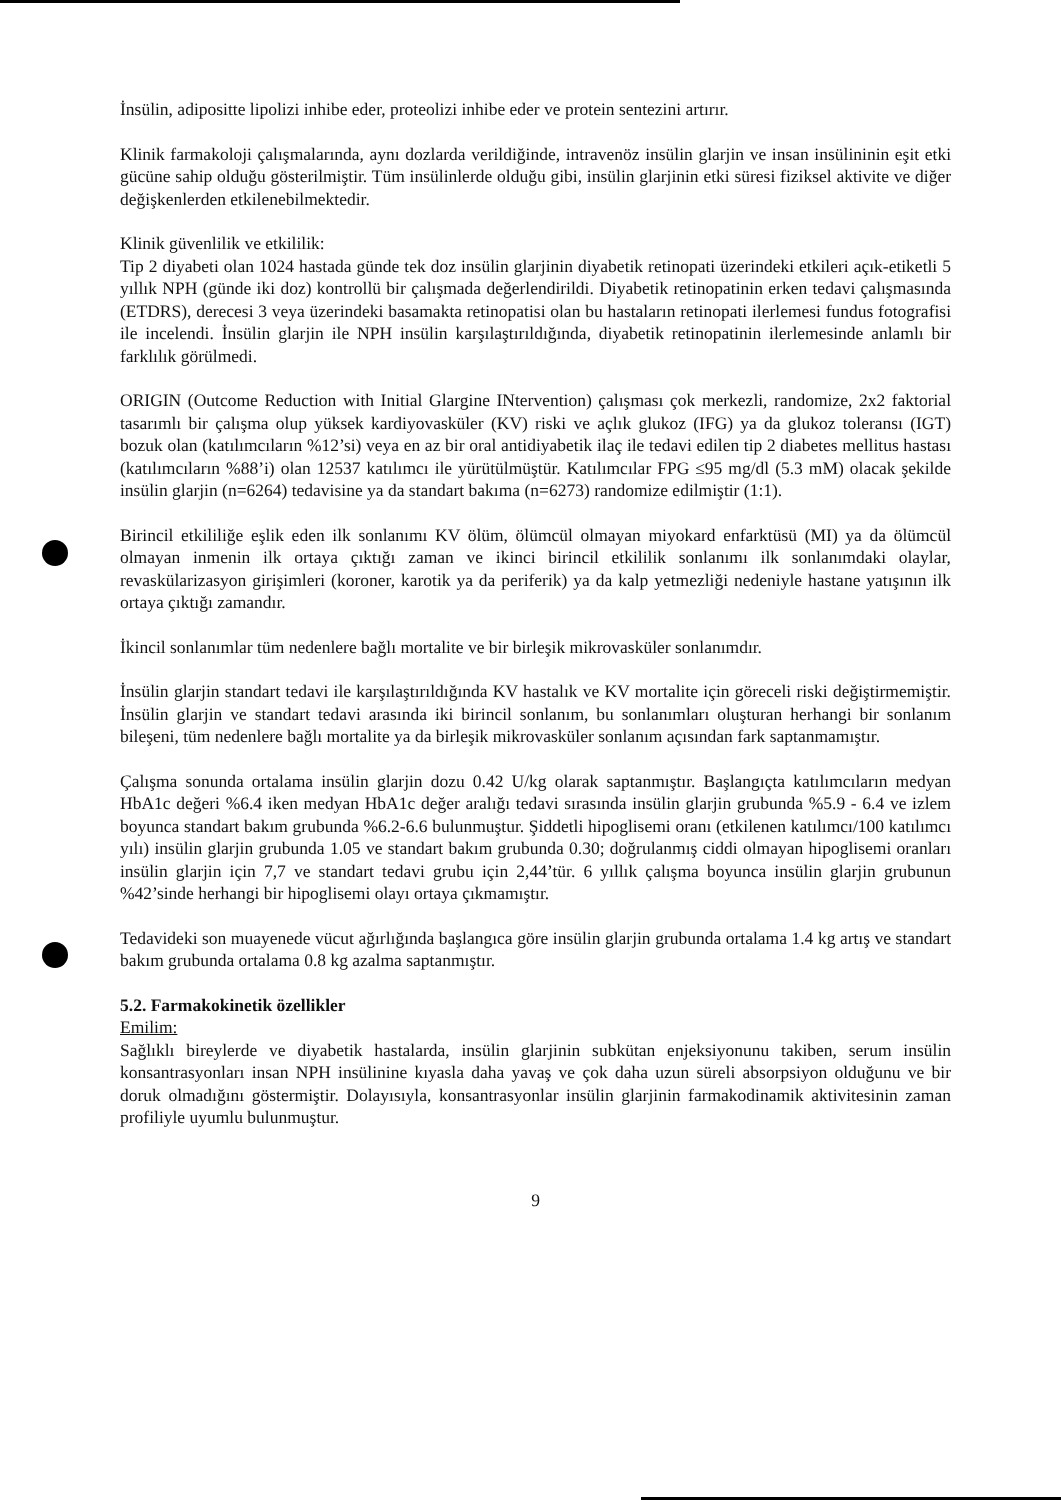İnsülin, adipositte lipolizi inhibe eder, proteolizi inhibe eder ve protein sentezini artırır.
Klinik farmakoloji çalışmalarında, aynı dozlarda verildiğinde, intravenöz insülin glarjin ve insan insülininin eşit etki gücüne sahip olduğu gösterilmiştir. Tüm insülinlerde olduğu gibi, insülin glarjinin etki süresi fiziksel aktivite ve diğer değişkenlerden etkilenebilmektedir.
Klinik güvenlilik ve etkililik:
Tip 2 diyabeti olan 1024 hastada günde tek doz insülin glarjinin diyabetik retinopati üzerindeki etkileri açık-etiketli 5 yıllık NPH (günde iki doz) kontrollü bir çalışmada değerlendirildi. Diyabetik retinopatinin erken tedavi çalışmasında (ETDRS), derecesi 3 veya üzerindeki basamakta retinopatisi olan bu hastaların retinopati ilerlemesi fundus fotografisi ile incelendi. İnsülin glarjin ile NPH insülin karşılaştırıldığında, diyabetik retinopatinin ilerlemesinde anlamlı bir farklılık görülmedi.
ORIGIN (Outcome Reduction with Initial Glargine INtervention) çalışması çok merkezli, randomize, 2x2 faktorial tasarımlı bir çalışma olup yüksek kardiyovasküler (KV) riski ve açlık glukoz (IFG) ya da glukoz toleransı (IGT) bozuk olan (katılımcıların %12’si) veya en az bir oral antidiyabetik ilaç ile tedavi edilen tip 2 diabetes mellitus hastası (katılımcıların %88’i) olan 12537 katılımcı ile yürütülmüştür. Katılımcılar FPG ≤95 mg/dl (5.3 mM) olacak şekilde insülin glarjin (n=6264) tedavisine ya da standart bakıma (n=6273) randomize edilmiştir (1:1).
Birincil etkililiğe eşlik eden ilk sonlanımı KV ölüm, ölümcül olmayan miyokard enfarktüsü (MI) ya da ölümcül olmayan inmenin ilk ortaya çıktığı zaman ve ikinci birincil etkililik sonlanımı ilk sonlanımdaki olaylar, revaskülarizasyon girişimleri (koroner, karotik ya da periferik) ya da kalp yetmezliği nedeniyle hastane yatışının ilk ortaya çıktığı zamandır.
İkincil sonlanımlar tüm nedenlere bağlı mortalite ve bir birleşik mikrovasküler sonlanımdır.
İnsülin glarjin standart tedavi ile karşılaştırıldığında KV hastalık ve KV mortalite için göreceli riski değiştirmemiştir. İnsülin glarjin ve standart tedavi arasında iki birincil sonlanım, bu sonlanımları oluşturan herhangi bir sonlanım bileşeni, tüm nedenlere bağlı mortalite ya da birleşik mikrovasküler sonlanım açısından fark saptanmamıştır.
Çalışma sonunda ortalama insülin glarjin dozu 0.42 U/kg olarak saptanmıştır. Başlangıçta katılımcıların medyan HbA1c değeri %6.4 iken medyan HbA1c değer aralığı tedavi sırasında insülin glarjin grubunda %5.9 - 6.4 ve izlem boyunca standart bakım grubunda %6.2-6.6 bulunmuştur. Şiddetli hipoglisemi oranı (etkilenen katılımcı/100 katılımcı yılı) insülin glarjin grubunda 1.05 ve standart bakım grubunda 0.30; doğrulanmış ciddi olmayan hipoglisemi oranları insülin glarjin için 7,7 ve standart tedavi grubu için 2,44’tür. 6 yıllık çalışma boyunca insülin glarjin grubunun %42’sinde herhangi bir hipoglisemi olayı ortaya çıkmamıştır.
Tedavideki son muayenede vücut ağırlığında başlangıca göre insülin glarjin grubunda ortalama 1.4 kg artış ve standart bakım grubunda ortalama 0.8 kg azalma saptanmıştır.
5.2. Farmakokinetik özellikler
Emilim:
Sağlıklı bireylerde ve diyabetik hastalarda, insülin glarjinin subkütan enjeksiyonunu takiben, serum insülin konsantrasyonları insan NPH insülinine kıyasla daha yavaş ve çok daha uzun süreli absorpsiyon olduğunu ve bir doruk olmadığını göstermiştir. Dolayısıyla, konsantrasyonlar insülin glarjinin farmakodinamik aktivitesinin zaman profiliyle uyumlu bulunmuştur.
9